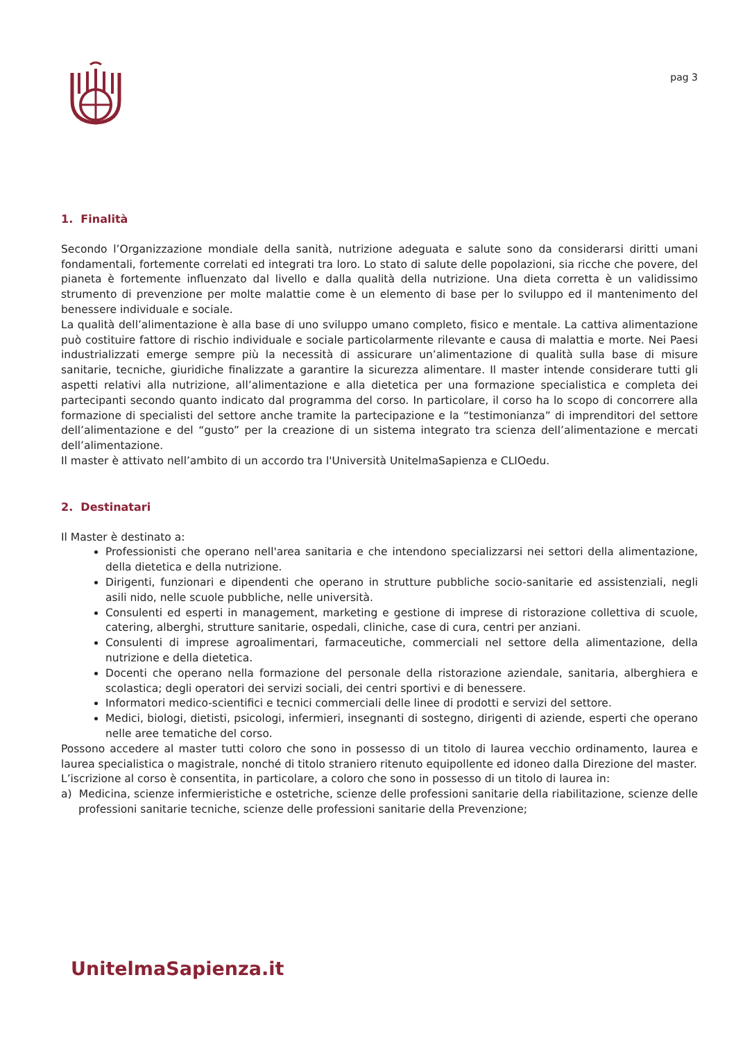pag 3
1. Finalità
Secondo l’Organizzazione mondiale della sanità, nutrizione adeguata e salute sono da considerarsi diritti umani fondamentali, fortemente correlati ed integrati tra loro. Lo stato di salute delle popolazioni, sia ricche che povere, del pianeta è fortemente influenzato dal livello e dalla qualità della nutrizione. Una dieta corretta è un validissimo strumento di prevenzione per molte malattie come è un elemento di base per lo sviluppo ed il mantenimento del benessere individuale e sociale.
La qualità dell’alimentazione è alla base di uno sviluppo umano completo, fisico e mentale. La cattiva alimentazione può costituire fattore di rischio individuale e sociale particolarmente rilevante e causa di malattia e morte. Nei Paesi industrializzati emerge sempre più la necessità di assicurare un’alimentazione di qualità sulla base di misure sanitarie, tecniche, giuridiche finalizzate a garantire la sicurezza alimentare. Il master intende considerare tutti gli aspetti relativi alla nutrizione, all’alimentazione e alla dietetica per una formazione specialistica e completa dei partecipanti secondo quanto indicato dal programma del corso. In particolare, il corso ha lo scopo di concorrere alla formazione di specialisti del settore anche tramite la partecipazione e la “testimonianza” di imprenditori del settore dell’alimentazione e del “gusto” per la creazione di un sistema integrato tra scienza dell’alimentazione e mercati dell’alimentazione.
Il master è attivato nell’ambito di un accordo tra l'Università UnitelmaSapienza e CLIOedu.
2. Destinatari
Il Master è destinato a:
Professionisti che operano nell'area sanitaria e che intendono specializzarsi nei settori della alimentazione, della dietetica e della nutrizione.
Dirigenti, funzionari e dipendenti che operano in strutture pubbliche socio-sanitarie ed assistenziali, negli asili nido, nelle scuole pubbliche, nelle università.
Consulenti ed esperti in management, marketing e gestione di imprese di ristorazione collettiva di scuole, catering, alberghi, strutture sanitarie, ospedali, cliniche, case di cura, centri per anziani.
Consulenti di imprese agroalimentari, farmaceutiche, commerciali nel settore della alimentazione, della nutrizione e della dietetica.
Docenti che operano nella formazione del personale della ristorazione aziendale, sanitaria, alberghiera e scolastica; degli operatori dei servizi sociali, dei centri sportivi e di benessere.
Informatori medico-scientifici e tecnici commerciali delle linee di prodotti e servizi del settore.
Medici, biologi, dietisti, psicologi, infermieri, insegnanti di sostegno, dirigenti di aziende, esperti che operano nelle aree tematiche del corso.
Possono accedere al master tutti coloro che sono in possesso di un titolo di laurea vecchio ordinamento, laurea e laurea specialistica o magistrale, nonché di titolo straniero ritenuto equipollente ed idoneo dalla Direzione del master.
L’iscrizione al corso è consentita, in particolare, a coloro che sono in possesso di un titolo di laurea in:
a) Medicina, scienze infermieristiche e ostetriche, scienze delle professioni sanitarie della riabilitazione, scienze delle professioni sanitarie tecniche, scienze delle professioni sanitarie della Prevenzione;
UnitelmaSapienza.it